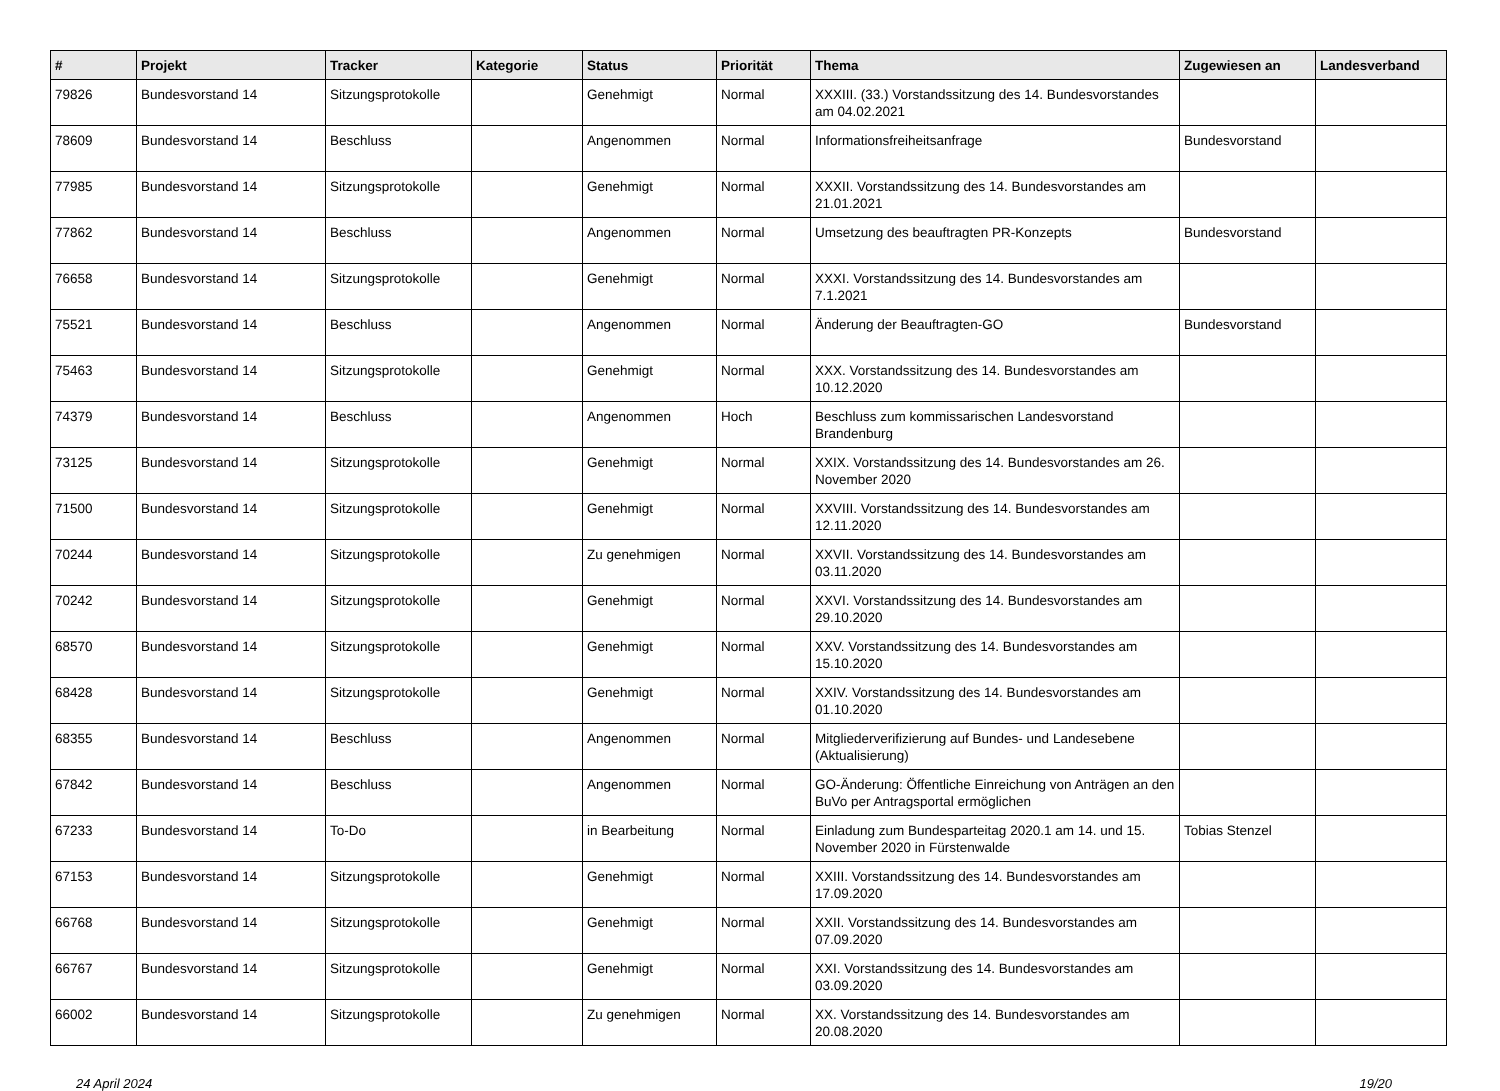| # | Projekt | Tracker | Kategorie | Status | Priorität | Thema | Zugewiesen an | Landesverband |
| --- | --- | --- | --- | --- | --- | --- | --- | --- |
| 79826 | Bundesvorstand 14 | Sitzungsprotokolle | | Genehmigt | Normal | XXXIII. (33.) Vorstandssitzung des 14. Bundesvorstandes am 04.02.2021 | | |
| 78609 | Bundesvorstand 14 | Beschluss | | Angenommen | Normal | Informationsfreiheitsanfrage | Bundesvorstand | |
| 77985 | Bundesvorstand 14 | Sitzungsprotokolle | | Genehmigt | Normal | XXXII. Vorstandssitzung des 14. Bundesvorstandes am 21.01.2021 | | |
| 77862 | Bundesvorstand 14 | Beschluss | | Angenommen | Normal | Umsetzung des beauftragten PR-Konzepts | Bundesvorstand | |
| 76658 | Bundesvorstand 14 | Sitzungsprotokolle | | Genehmigt | Normal | XXXI. Vorstandssitzung des 14. Bundesvorstandes am 7.1.2021 | | |
| 75521 | Bundesvorstand 14 | Beschluss | | Angenommen | Normal | Änderung der Beauftragten-GO | Bundesvorstand | |
| 75463 | Bundesvorstand 14 | Sitzungsprotokolle | | Genehmigt | Normal | XXX. Vorstandssitzung des 14. Bundesvorstandes am 10.12.2020 | | |
| 74379 | Bundesvorstand 14 | Beschluss | | Angenommen | Hoch | Beschluss zum kommissarischen Landesvorstand Brandenburg | | |
| 73125 | Bundesvorstand 14 | Sitzungsprotokolle | | Genehmigt | Normal | XXIX. Vorstandssitzung des 14. Bundesvorstandes am 26. November 2020 | | |
| 71500 | Bundesvorstand 14 | Sitzungsprotokolle | | Genehmigt | Normal | XXVIII. Vorstandssitzung des 14. Bundesvorstandes am 12.11.2020 | | |
| 70244 | Bundesvorstand 14 | Sitzungsprotokolle | | Zu genehmigen | Normal | XXVII. Vorstandssitzung des 14. Bundesvorstandes am 03.11.2020 | | |
| 70242 | Bundesvorstand 14 | Sitzungsprotokolle | | Genehmigt | Normal | XXVI. Vorstandssitzung des 14. Bundesvorstandes am 29.10.2020 | | |
| 68570 | Bundesvorstand 14 | Sitzungsprotokolle | | Genehmigt | Normal | XXV. Vorstandssitzung des 14. Bundesvorstandes am 15.10.2020 | | |
| 68428 | Bundesvorstand 14 | Sitzungsprotokolle | | Genehmigt | Normal | XXIV. Vorstandssitzung des 14. Bundesvorstandes am 01.10.2020 | | |
| 68355 | Bundesvorstand 14 | Beschluss | | Angenommen | Normal | Mitgliederverifizierung auf Bundes- und Landesebene (Aktualisierung) | | |
| 67842 | Bundesvorstand 14 | Beschluss | | Angenommen | Normal | GO-Änderung: Öffentliche Einreichung von Anträgen an den BuVo per Antragsportal ermöglichen | | |
| 67233 | Bundesvorstand 14 | To-Do | | in Bearbeitung | Normal | Einladung zum Bundesparteitag 2020.1 am 14. und 15. November 2020 in Fürstenwalde | Tobias Stenzel | |
| 67153 | Bundesvorstand 14 | Sitzungsprotokolle | | Genehmigt | Normal | XXIII. Vorstandssitzung des 14. Bundesvorstandes am 17.09.2020 | | |
| 66768 | Bundesvorstand 14 | Sitzungsprotokolle | | Genehmigt | Normal | XXII. Vorstandssitzung des 14. Bundesvorstandes am 07.09.2020 | | |
| 66767 | Bundesvorstand 14 | Sitzungsprotokolle | | Genehmigt | Normal | XXI. Vorstandssitzung des 14. Bundesvorstandes am 03.09.2020 | | |
| 66002 | Bundesvorstand 14 | Sitzungsprotokolle | | Zu genehmigen | Normal | XX. Vorstandssitzung des 14. Bundesvorstandes am 20.08.2020 | | |
24 April 2024 19/20